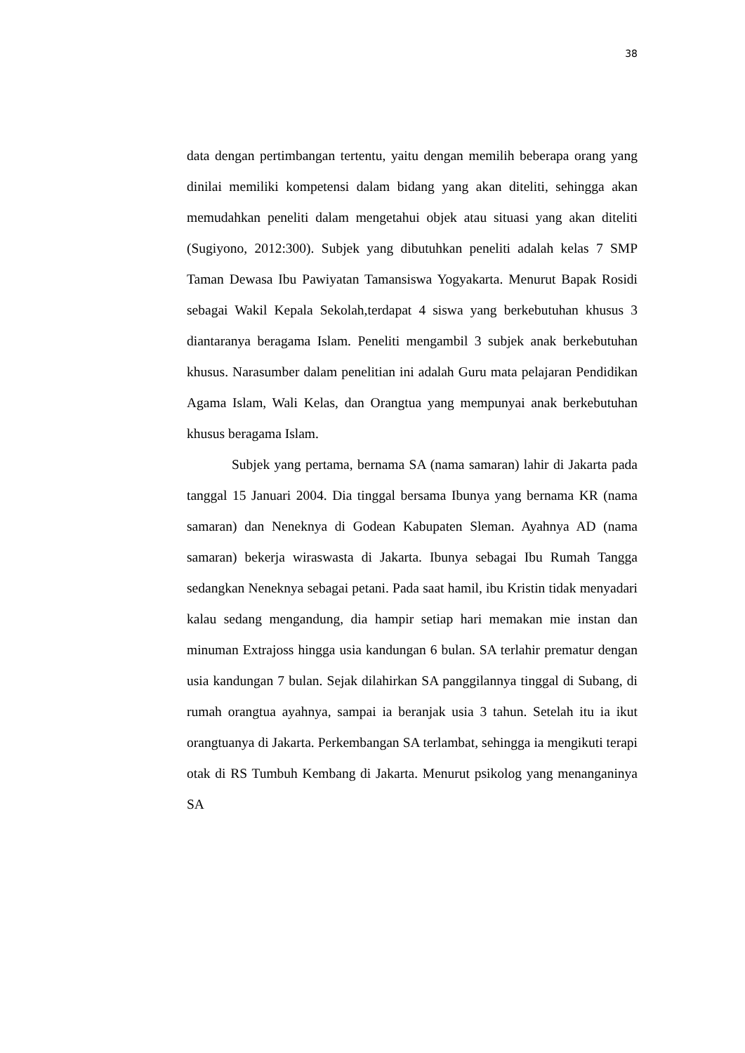38
data dengan pertimbangan tertentu, yaitu dengan memilih beberapa orang yang dinilai memiliki kompetensi dalam bidang yang akan diteliti, sehingga akan memudahkan peneliti dalam mengetahui objek atau situasi yang akan diteliti (Sugiyono, 2012:300). Subjek yang dibutuhkan peneliti adalah kelas 7 SMP Taman Dewasa Ibu Pawiyatan Tamansiswa Yogyakarta. Menurut Bapak Rosidi sebagai Wakil Kepala Sekolah,terdapat 4 siswa yang berkebutuhan khusus 3 diantaranya beragama Islam. Peneliti mengambil 3 subjek anak berkebutuhan khusus. Narasumber dalam penelitian ini adalah Guru mata pelajaran Pendidikan Agama Islam, Wali Kelas, dan Orangtua yang mempunyai anak berkebutuhan khusus beragama Islam.
Subjek yang pertama, bernama SA (nama samaran) lahir di Jakarta pada tanggal 15 Januari 2004. Dia tinggal bersama Ibunya yang bernama KR (nama samaran) dan Neneknya di Godean Kabupaten Sleman. Ayahnya AD (nama samaran) bekerja wiraswasta di Jakarta. Ibunya sebagai Ibu Rumah Tangga sedangkan Neneknya sebagai petani. Pada saat hamil, ibu Kristin tidak menyadari kalau sedang mengandung, dia hampir setiap hari memakan mie instan dan minuman Extrajoss hingga usia kandungan 6 bulan. SA terlahir prematur dengan usia kandungan 7 bulan. Sejak dilahirkan SA panggilannya tinggal di Subang, di rumah orangtua ayahnya, sampai ia beranjak usia 3 tahun. Setelah itu ia ikut orangtuanya di Jakarta. Perkembangan SA terlambat, sehingga ia mengikuti terapi otak di RS Tumbuh Kembang di Jakarta. Menurut psikolog yang menanganinya SA